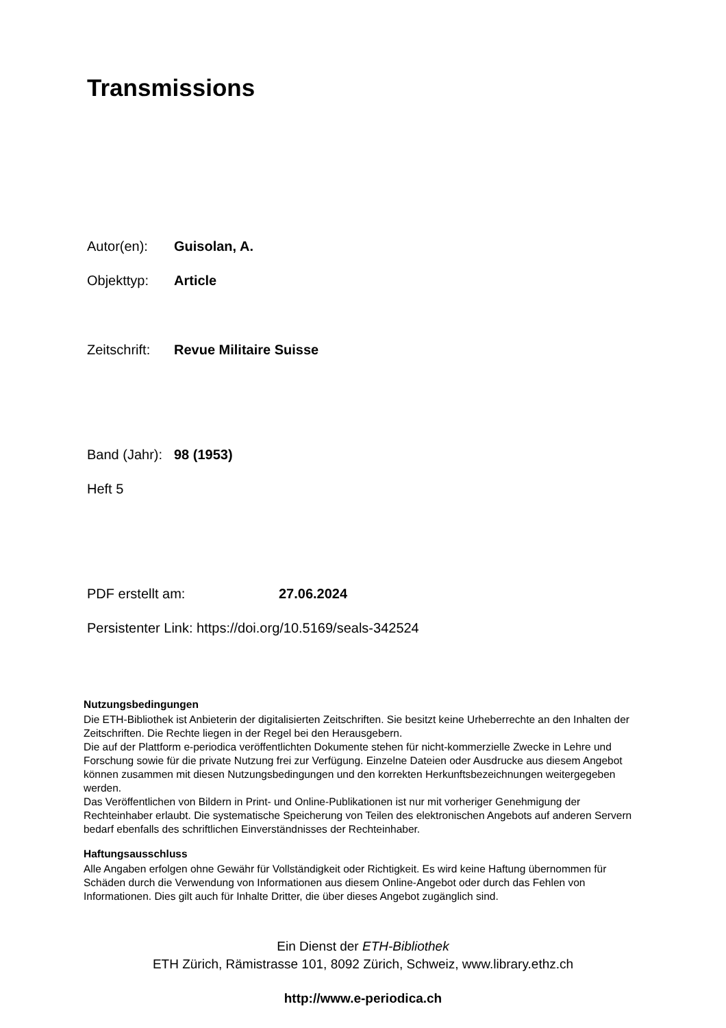Transmissions
Autor(en): Guisolan, A.
Objekttyp: Article
Zeitschrift: Revue Militaire Suisse
Band (Jahr): 98 (1953)
Heft 5
PDF erstellt am: 27.06.2024
Persistenter Link: https://doi.org/10.5169/seals-342524
Nutzungsbedingungen
Die ETH-Bibliothek ist Anbieterin der digitalisierten Zeitschriften. Sie besitzt keine Urheberrechte an den Inhalten der Zeitschriften. Die Rechte liegen in der Regel bei den Herausgebern.
Die auf der Plattform e-periodica veröffentlichten Dokumente stehen für nicht-kommerzielle Zwecke in Lehre und Forschung sowie für die private Nutzung frei zur Verfügung. Einzelne Dateien oder Ausdrucke aus diesem Angebot können zusammen mit diesen Nutzungsbedingungen und den korrekten Herkunftsbezeichnungen weitergegeben werden.
Das Veröffentlichen von Bildern in Print- und Online-Publikationen ist nur mit vorheriger Genehmigung der Rechteinhaber erlaubt. Die systematische Speicherung von Teilen des elektronischen Angebots auf anderen Servern bedarf ebenfalls des schriftlichen Einverständnisses der Rechteinhaber.
Haftungsausschluss
Alle Angaben erfolgen ohne Gewähr für Vollständigkeit oder Richtigkeit. Es wird keine Haftung übernommen für Schäden durch die Verwendung von Informationen aus diesem Online-Angebot oder durch das Fehlen von Informationen. Dies gilt auch für Inhalte Dritter, die über dieses Angebot zugänglich sind.
Ein Dienst der ETH-Bibliothek
ETH Zürich, Rämistrasse 101, 8092 Zürich, Schweiz, www.library.ethz.ch
http://www.e-periodica.ch